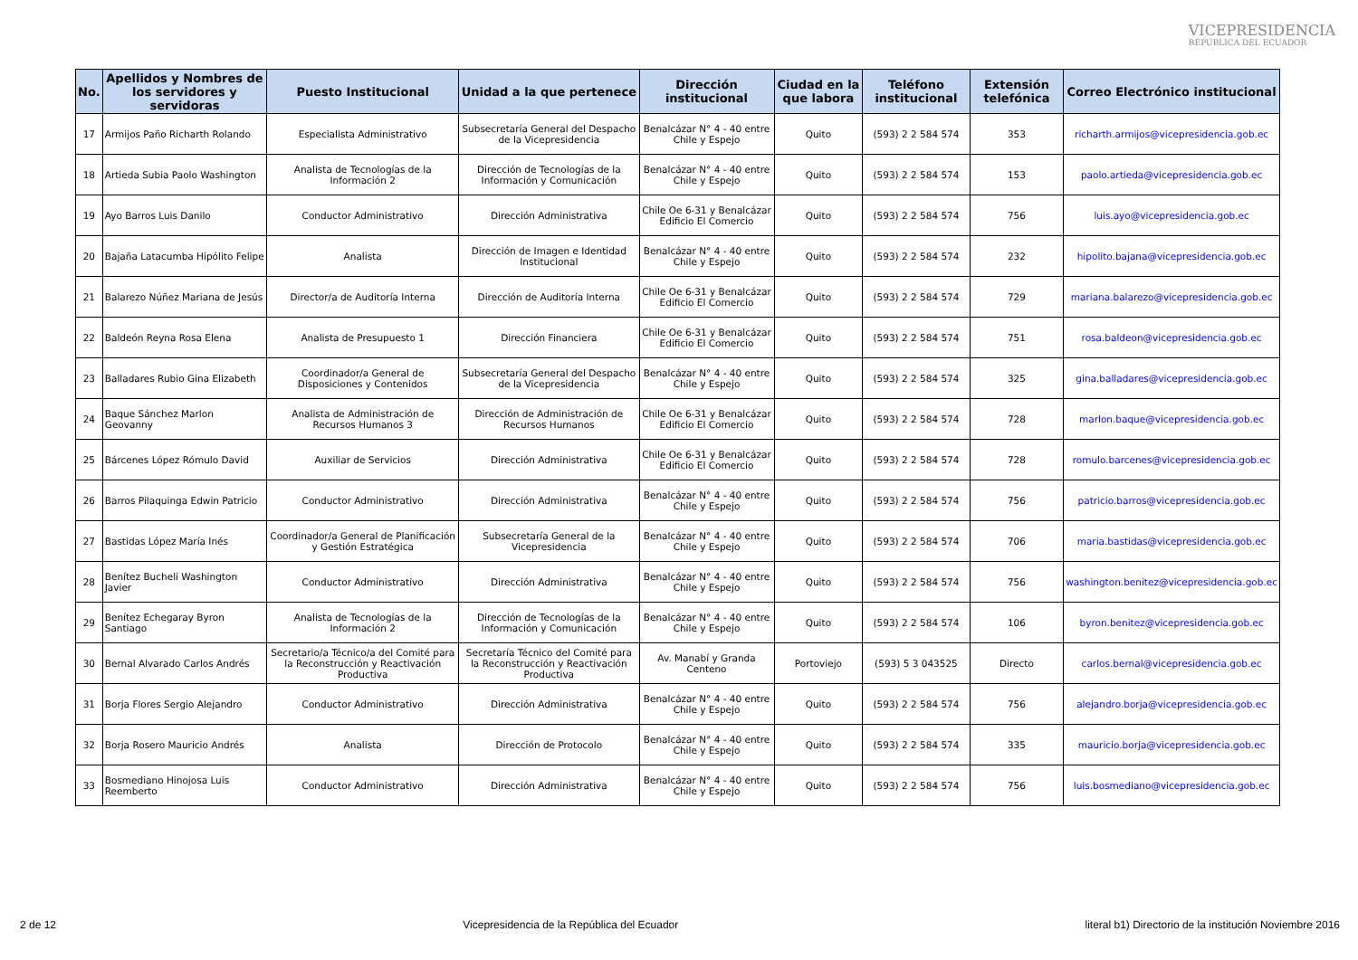VICEPRESIDENCIA
REPÚBLICA DEL ECUADOR
| No. | Apellidos y Nombres de los servidores y servidoras | Puesto Institucional | Unidad a la que pertenece | Dirección institucional | Ciudad en la que labora | Teléfono institucional | Extensión telefónica | Correo Electrónico institucional |
| --- | --- | --- | --- | --- | --- | --- | --- | --- |
| 17 | Armijos Paño Richarth Rolando | Especialista Administrativo | Subsecretaría General del Despacho de la Vicepresidencia | Benalcázar N° 4 - 40 entre Chile y Espejo | Quito | (593) 2 2 584 574 | 353 | richarth.armijos@vicepresidencia.gob.ec |
| 18 | Artieda Subia Paolo Washington | Analista de Tecnologías de la Información 2 | Dirección de Tecnologías de la Información y Comunicación | Benalcázar N° 4 - 40 entre Chile y Espejo | Quito | (593) 2 2 584 574 | 153 | paolo.artieda@vicepresidencia.gob.ec |
| 19 | Ayo Barros Luis Danilo | Conductor Administrativo | Dirección Administrativa | Chile Oe 6-31 y Benalcázar Edificio El Comercio | Quito | (593) 2 2 584 574 | 756 | luis.ayo@vicepresidencia.gob.ec |
| 20 | Bajaña Latacumba Hipólito Felipe | Analista | Dirección de Imagen e Identidad Institucional | Benalcázar N° 4 - 40 entre Chile y Espejo | Quito | (593) 2 2 584 574 | 232 | hipolito.bajana@vicepresidencia.gob.ec |
| 21 | Balarezo Núñez Mariana de Jesús | Director/a de Auditoría Interna | Dirección de Auditoría Interna | Chile Oe 6-31 y Benalcázar Edificio El Comercio | Quito | (593) 2 2 584 574 | 729 | mariana.balarezo@vicepresidencia.gob.ec |
| 22 | Baldeón Reyna Rosa Elena | Analista de Presupuesto 1 | Dirección Financiera | Chile Oe 6-31 y Benalcázar Edificio El Comercio | Quito | (593) 2 2 584 574 | 751 | rosa.baldeon@vicepresidencia.gob.ec |
| 23 | Balladares Rubio Gina Elizabeth | Coordinador/a General de Disposiciones y Contenidos | Subsecretaría General del Despacho de la Vicepresidencia | Benalcázar N° 4 - 40 entre Chile y Espejo | Quito | (593) 2 2 584 574 | 325 | gina.balladares@vicepresidencia.gob.ec |
| 24 | Baque Sánchez Marlon Geovanny | Analista de Administración de Recursos Humanos 3 | Dirección de Administración de Recursos Humanos | Chile Oe 6-31 y Benalcázar Edificio El Comercio | Quito | (593) 2 2 584 574 | 728 | marlon.baque@vicepresidencia.gob.ec |
| 25 | Bárcenes López Rómulo David | Auxiliar de Servicios | Dirección Administrativa | Chile Oe 6-31 y Benalcázar Edificio El Comercio | Quito | (593) 2 2 584 574 | 728 | romulo.barcenes@vicepresidencia.gob.ec |
| 26 | Barros Pilaquinga Edwin Patricio | Conductor Administrativo | Dirección Administrativa | Benalcázar N° 4 - 40 entre Chile y Espejo | Quito | (593) 2 2 584 574 | 756 | patricio.barros@vicepresidencia.gob.ec |
| 27 | Bastidas López María Inés | Coordinador/a General de Planificación y Gestión Estratégica | Subsecretaría General de la Vicepresidencia | Benalcázar N° 4 - 40 entre Chile y Espejo | Quito | (593) 2 2 584 574 | 706 | maria.bastidas@vicepresidencia.gob.ec |
| 28 | Benítez Bucheli Washington Javier | Conductor Administrativo | Dirección Administrativa | Benalcázar N° 4 - 40 entre Chile y Espejo | Quito | (593) 2 2 584 574 | 756 | washington.benitez@vicepresidencia.gob.ec |
| 29 | Benítez Echegaray Byron Santiago | Analista de Tecnologías de la Información 2 | Dirección de Tecnologías de la Información y Comunicación | Benalcázar N° 4 - 40 entre Chile y Espejo | Quito | (593) 2 2 584 574 | 106 | byron.benitez@vicepresidencia.gob.ec |
| 30 | Bernal Alvarado Carlos Andrés | Secretario/a Técnico/a del Comité para la Reconstrucción y Reactivación Productiva | Secretaría Técnico del Comité para la Reconstrucción y Reactivación Productiva | Av. Manabí y Granda Centeno | Portoviejo | (593) 5 3 043525 | Directo | carlos.bernal@vicepresidencia.gob.ec |
| 31 | Borja Flores Sergio Alejandro | Conductor Administrativo | Dirección Administrativa | Benalcázar N° 4 - 40 entre Chile y Espejo | Quito | (593) 2 2 584 574 | 756 | alejandro.borja@vicepresidencia.gob.ec |
| 32 | Borja Rosero Mauricio Andrés | Analista | Dirección de Protocolo | Benalcázar N° 4 - 40 entre Chile y Espejo | Quito | (593) 2 2 584 574 | 335 | mauricio.borja@vicepresidencia.gob.ec |
| 33 | Bosmediano Hinojosa Luis Reemberto | Conductor Administrativo | Dirección Administrativa | Benalcázar N° 4 - 40 entre Chile y Espejo | Quito | (593) 2 2 584 574 | 756 | luis.bosmediano@vicepresidencia.gob.ec |
2 de 12 Vicepresidencia de la República del Ecuador literal b1) Directorio de la institución Noviembre 2016